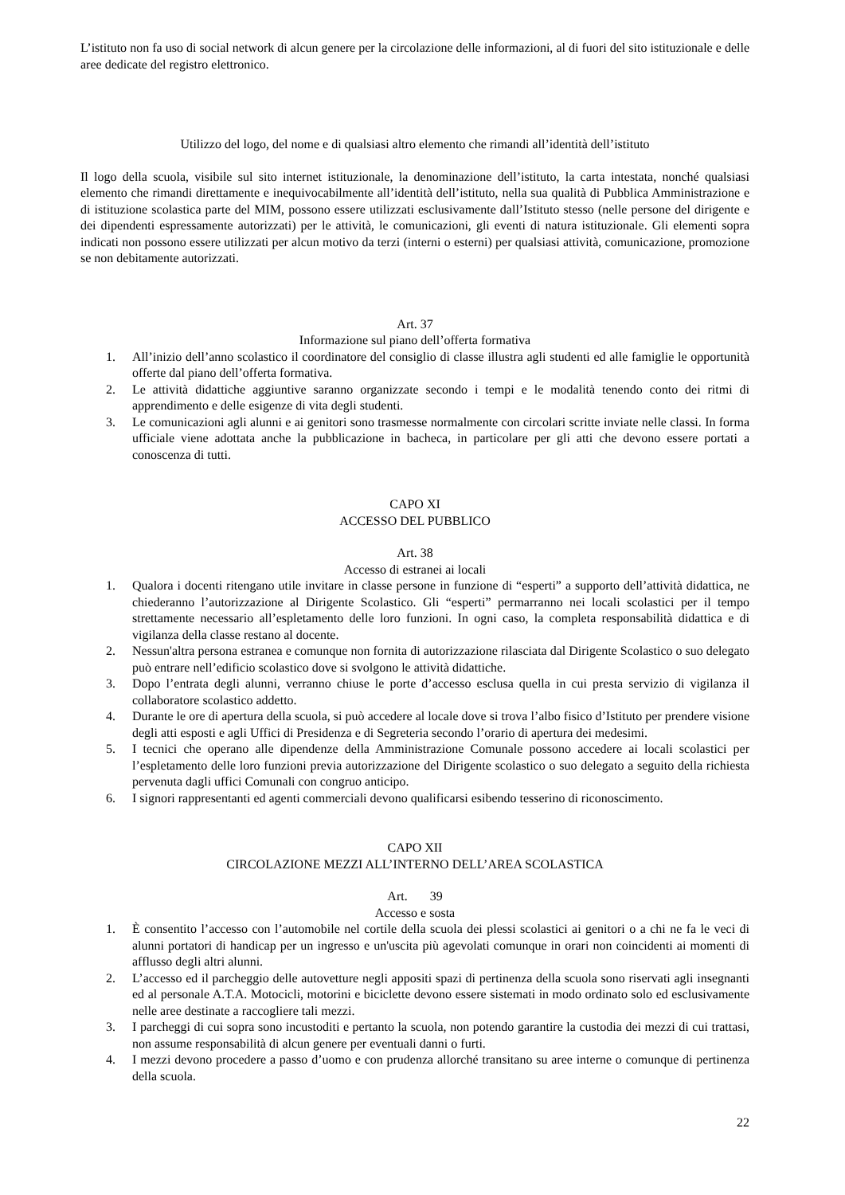L’istituto non fa uso di social network di alcun genere per la circolazione delle informazioni, al di fuori del sito istituzionale e delle aree dedicate del registro elettronico.
Utilizzo del logo, del nome e di qualsiasi altro elemento che rimandi all’identità dell’istituto
Il logo della scuola, visibile sul sito internet istituzionale, la denominazione dell’istituto, la carta intestata, nonché qualsiasi elemento che rimandi direttamente e inequivocabilmente all’identità dell’istituto, nella sua qualità di Pubblica Amministrazione e di istituzione scolastica parte del MIM, possono essere utilizzati esclusivamente dall’Istituto stesso (nelle persone del dirigente e dei dipendenti espressamente autorizzati) per le attività, le comunicazioni, gli eventi di natura istituzionale. Gli elementi sopra indicati non possono essere utilizzati per alcun motivo da terzi (interni o esterni) per qualsiasi attività, comunicazione, promozione se non debitamente autorizzati.
Art. 37
Informazione sul piano dell’offerta formativa
1. All’inizio dell’anno scolastico il coordinatore del consiglio di classe illustra agli studenti ed alle famiglie le opportunità offerte dal piano dell’offerta formativa.
2. Le attività didattiche aggiuntive saranno organizzate secondo i tempi e le modalità tenendo conto dei ritmi di apprendimento e delle esigenze di vita degli studenti.
3. Le comunicazioni agli alunni e ai genitori sono trasmesse normalmente con circolari scritte inviate nelle classi. In forma ufficiale viene adottata anche la pubblicazione in bacheca, in particolare per gli atti che devono essere portati a conoscenza di tutti.
CAPO XI
ACCESSO DEL PUBBLICO
Art. 38
Accesso di estranei ai locali
1. Qualora i docenti ritengano utile invitare in classe persone in funzione di “esperti” a supporto dell’attività didattica, ne chiederanno l’autorizzazione al Dirigente Scolastico. Gli “esperti” permarranno nei locali scolastici per il tempo strettamente necessario all’espletamento delle loro funzioni. In ogni caso, la completa responsabilità didattica e di vigilanza della classe restano al docente.
2. Nessun'altra persona estranea e comunque non fornita di autorizzazione rilasciata dal Dirigente Scolastico o suo delegato può entrare nell’edificio scolastico dove si svolgono le attività didattiche.
3. Dopo l’entrata degli alunni, verranno chiuse le porte d’accesso esclusa quella in cui presta servizio di vigilanza il collaboratore scolastico addetto.
4. Durante le ore di apertura della scuola, si può accedere al locale dove si trova l’albo fisico d’Istituto per prendere visione degli atti esposti e agli Uffici di Presidenza e di Segreteria secondo l’orario di apertura dei medesimi.
5. I tecnici che operano alle dipendenze della Amministrazione Comunale possono accedere ai locali scolastici per l’espletamento delle loro funzioni previa autorizzazione del Dirigente scolastico o suo delegato a seguito della richiesta pervenuta dagli uffici Comunali con congruo anticipo.
6. I signori rappresentanti ed agenti commerciali devono qualificarsi esibendo tesserino di riconoscimento.
CAPO XII
CIRCOLAZIONE MEZZI ALL’INTERNO DELL’AREA SCOLASTICA
Art. 39
Accesso e sosta
1. È consentito l’accesso con l’automobile nel cortile della scuola dei plessi scolastici ai genitori o a chi ne fa le veci di alunni portatori di handicap per un ingresso e un'uscita più agevolati comunque in orari non coincidenti ai momenti di afflusso degli altri alunni.
2. L’accesso ed il parcheggio delle autovetture negli appositi spazi di pertinenza della scuola sono riservati agli insegnanti ed al personale A.T.A. Motocicli, motorini e biciclette devono essere sistemati in modo ordinato solo ed esclusivamente nelle aree destinate a raccogliere tali mezzi.
3. I parcheggi di cui sopra sono incustoditi e pertanto la scuola, non potendo garantire la custodia dei mezzi di cui trattasi, non assume responsabilità di alcun genere per eventuali danni o furti.
4. I mezzi devono procedere a passo d’uomo e con prudenza allorché transitano su aree interne o comunque di pertinenza della scuola.
22